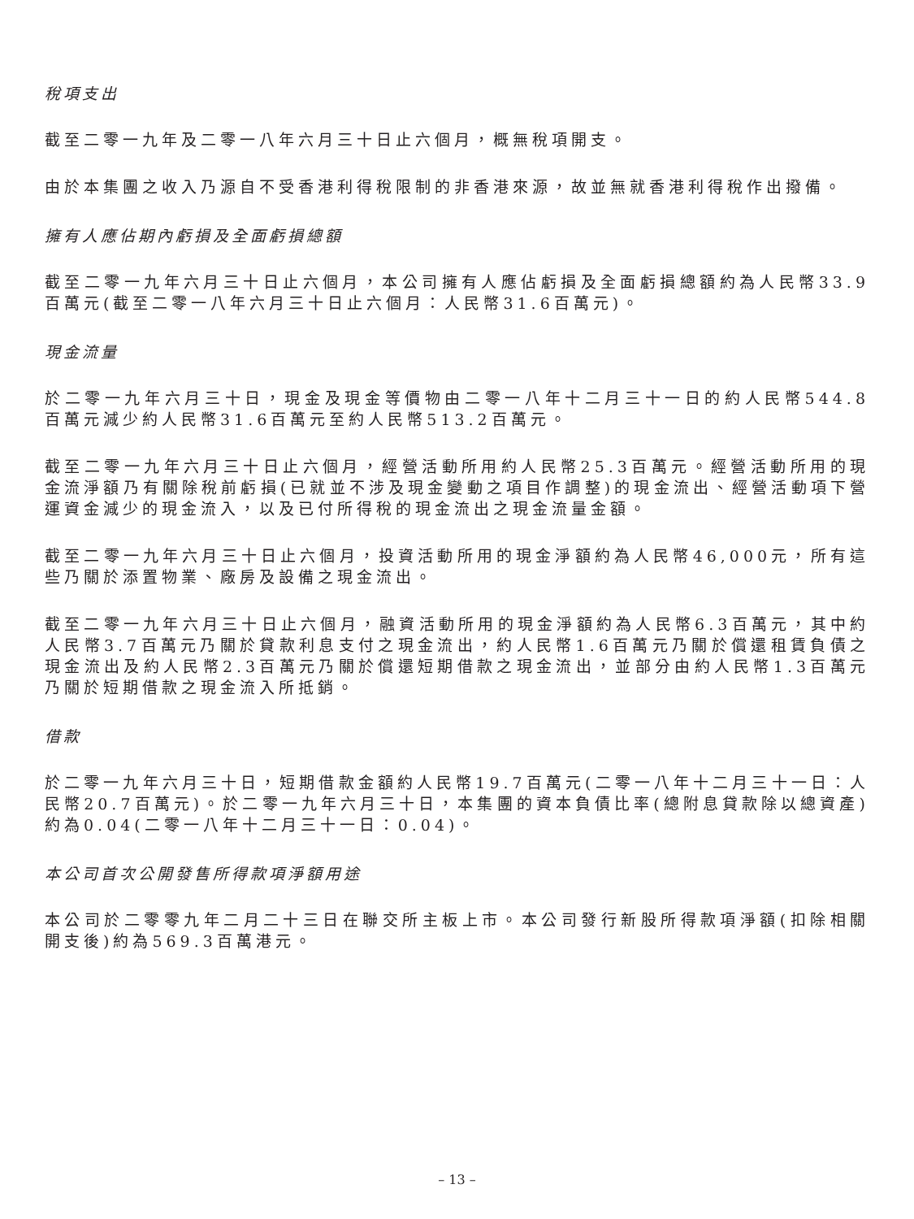稅項支出
截至二零一九年及二零一八年六月三十日止六個月，概無稅項開支。
由於本集團之收入乃源自不受香港利得稅限制的非香港來源，故並無就香港利得稅作出撥備。
擁有人應佔期內虧損及全面虧損總額
截至二零一九年六月三十日止六個月，本公司擁有人應佔虧損及全面虧損總額約為人民幣33.9百萬元(截至二零一八年六月三十日止六個月：人民幣31.6百萬元)。
現金流量
於二零一九年六月三十日，現金及現金等價物由二零一八年十二月三十一日的約人民幣544.8百萬元減少約人民幣31.6百萬元至約人民幣513.2百萬元。
截至二零一九年六月三十日止六個月，經營活動所用約人民幣25.3百萬元。經營活動所用的現金流淨額乃有關除稅前虧損(已就並不涉及現金變動之項目作調整)的現金流出、經營活動項下營運資金減少的現金流入，以及已付所得稅的現金流出之現金流量金額。
截至二零一九年六月三十日止六個月，投資活動所用的現金淨額約為人民幣46,000元，所有這些乃關於添置物業、廠房及設備之現金流出。
截至二零一九年六月三十日止六個月，融資活動所用的現金淨額約為人民幣6.3百萬元，其中約人民幣3.7百萬元乃關於貸款利息支付之現金流出，約人民幣1.6百萬元乃關於償還租賃負債之現金流出及約人民幣2.3百萬元乃關於償還短期借款之現金流出，並部分由約人民幣1.3百萬元乃關於短期借款之現金流入所抵銷。
借款
於二零一九年六月三十日，短期借款金額約人民幣19.7百萬元(二零一八年十二月三十一日：人民幣20.7百萬元)。於二零一九年六月三十日，本集團的資本負債比率(總附息貸款除以總資產)約為0.04(二零一八年十二月三十一日：0.04)。
本公司首次公開發售所得款項淨額用途
本公司於二零零九年二月二十三日在聯交所主板上市。本公司發行新股所得款項淨額(扣除相關開支後)約為569.3百萬港元。
– 13 –